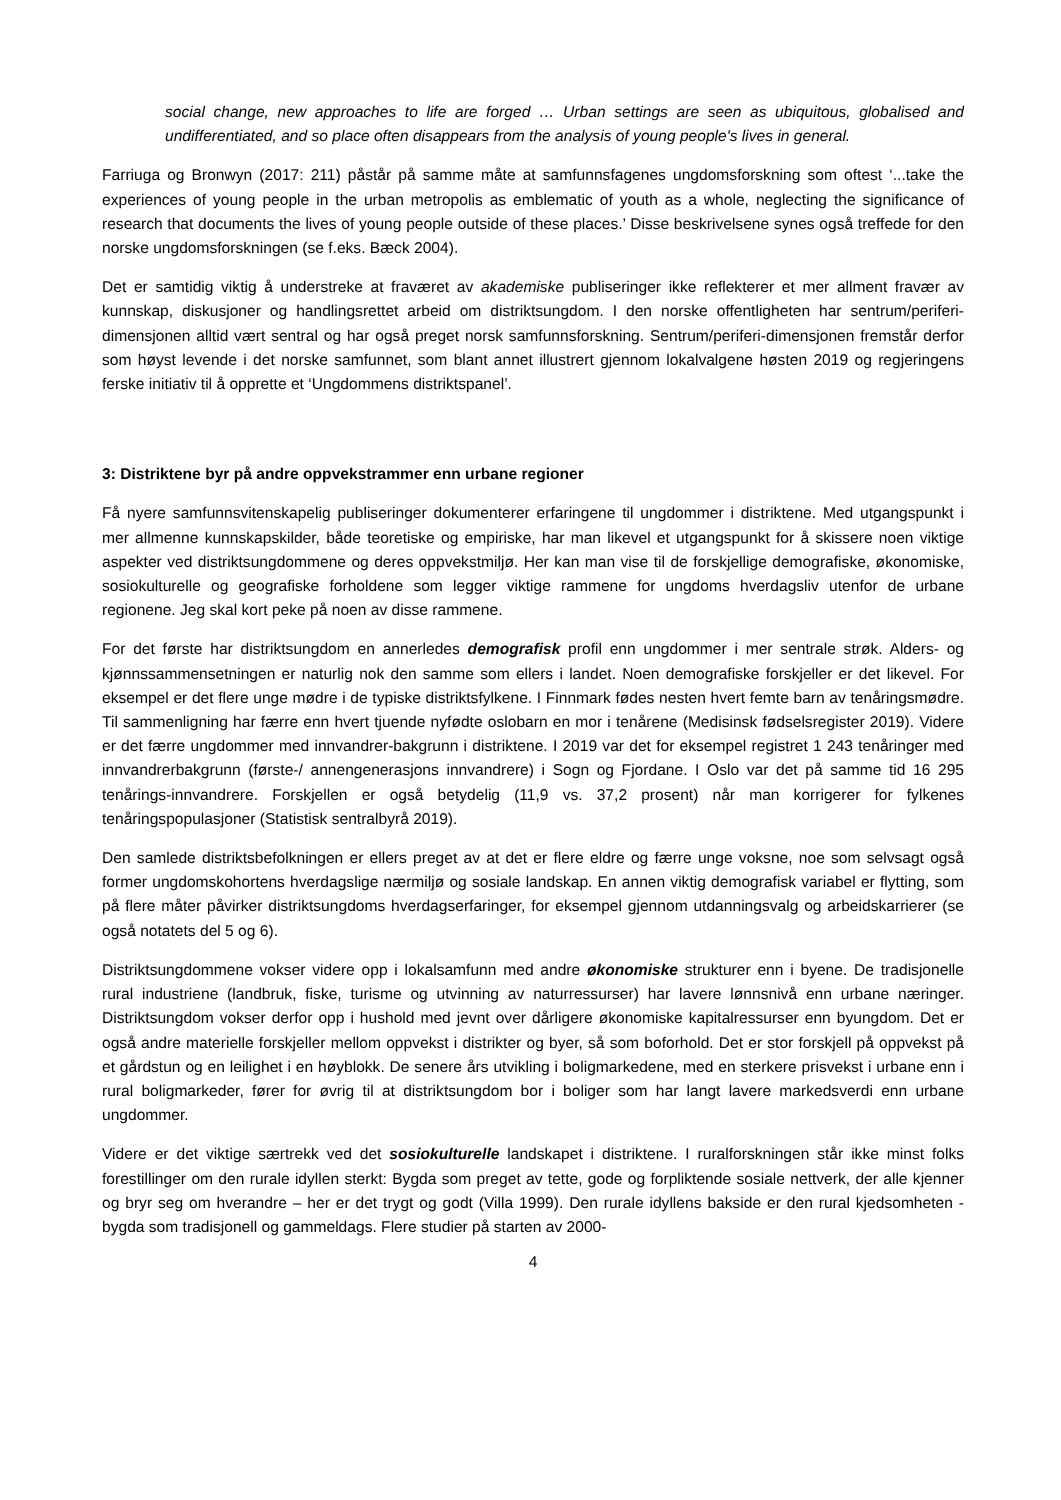social change, new approaches to life are forged … Urban settings are seen as ubiquitous, globalised and undifferentiated, and so place often disappears from the analysis of young people's lives in general.
Farriuga og Bronwyn (2017: 211) påstår på samme måte at samfunnsfagenes ungdomsforskning som oftest ‘...take the experiences of young people in the urban metropolis as emblematic of youth as a whole, neglecting the significance of research that documents the lives of young people outside of these places.’ Disse beskrivelsene synes også treffede for den norske ungdomsforskningen (se f.eks. Bæck 2004).
Det er samtidig viktig å understreke at fraværet av akademiske publiseringer ikke reflekterer et mer allment fravær av kunnskap, diskusjoner og handlingsrettet arbeid om distriktsungdom. I den norske offentligheten har sentrum/periferi-dimensjonen alltid vært sentral og har også preget norsk samfunnsforskning. Sentrum/periferi-dimensjonen fremstår derfor som høyst levende i det norske samfunnet, som blant annet illustrert gjennom lokalvalgene høsten 2019 og regjeringens ferske initiativ til å opprette et ‘Ungdommens distriktspanel’.
3: Distriktene byr på andre oppvekstrammer enn urbane regioner
Få nyere samfunnsvitenskapelig publiseringer dokumenterer erfaringene til ungdommer i distriktene. Med utgangspunkt i mer allmenne kunnskapskilder, både teoretiske og empiriske, har man likevel et utgangspunkt for å skissere noen viktige aspekter ved distriktsungdommene og deres oppvekstmiljø. Her kan man vise til de forskjellige demografiske, økonomiske, sosiokulturelle og geografiske forholdene som legger viktige rammene for ungdoms hverdagsliv utenfor de urbane regionene. Jeg skal kort peke på noen av disse rammene.
For det første har distriktsungdom en annerledes demografisk profil enn ungdommer i mer sentrale strøk. Alders- og kjønnssammensetningen er naturlig nok den samme som ellers i landet. Noen demografiske forskjeller er det likevel. For eksempel er det flere unge mødre i de typiske distriktsfylkene. I Finnmark fødes nesten hvert femte barn av tenåringsmødre. Til sammenligning har færre enn hvert tjuende nyfødte oslobarn en mor i tenårene (Medisinsk fødselsregister 2019). Videre er det færre ungdommer med innvandrer-bakgrunn i distriktene. I 2019 var det for eksempel registret 1 243 tenåringer med innvandrerbakgrunn (første-/ annengenerasjons innvandrere) i Sogn og Fjordane. I Oslo var det på samme tid 16 295 tenårings-innvandrere. Forskjellen er også betydelig (11,9 vs. 37,2 prosent) når man korrigerer for fylkenes tenåringspopulasjoner (Statistisk sentralbyrå 2019).
Den samlede distriktsbefolkningen er ellers preget av at det er flere eldre og færre unge voksne, noe som selvsagt også former ungdomskohortens hverdagslige nærmiljø og sosiale landskap. En annen viktig demografisk variabel er flytting, som på flere måter påvirker distriktsungdoms hverdagserfaringer, for eksempel gjennom utdanningsvalg og arbeidskarrierer (se også notatets del 5 og 6).
Distriktsungdommene vokser videre opp i lokalsamfunn med andre økonomiske strukturer enn i byene. De tradisjonelle rural industriene (landbruk, fiske, turisme og utvinning av naturressurser) har lavere lønnsnivå enn urbane næringer. Distriktsungdom vokser derfor opp i hushold med jevnt over dårligere økonomiske kapitalressurser enn byungdom. Det er også andre materielle forskjeller mellom oppvekst i distrikter og byer, så som boforhold. Det er stor forskjell på oppvekst på et gårdstun og en leilighet i en høyblokk. De senere års utvikling i boligmarkedene, med en sterkere prisvekst i urbane enn i rural boligmarkeder, fører for øvrig til at distriktsungdom bor i boliger som har langt lavere markedsverdi enn urbane ungdommer.
Videre er det viktige særtrekk ved det sosiokulturelle landskapet i distriktene. I ruralforskningen står ikke minst folks forestillinger om den rurale idyllen sterkt: Bygda som preget av tette, gode og forpliktende sosiale nettverk, der alle kjenner og bryr seg om hverandre – her er det trygt og godt (Villa 1999). Den rurale idyllens bakside er den rural kjedsomheten - bygda som tradisjonell og gammeldags. Flere studier på starten av 2000-
4